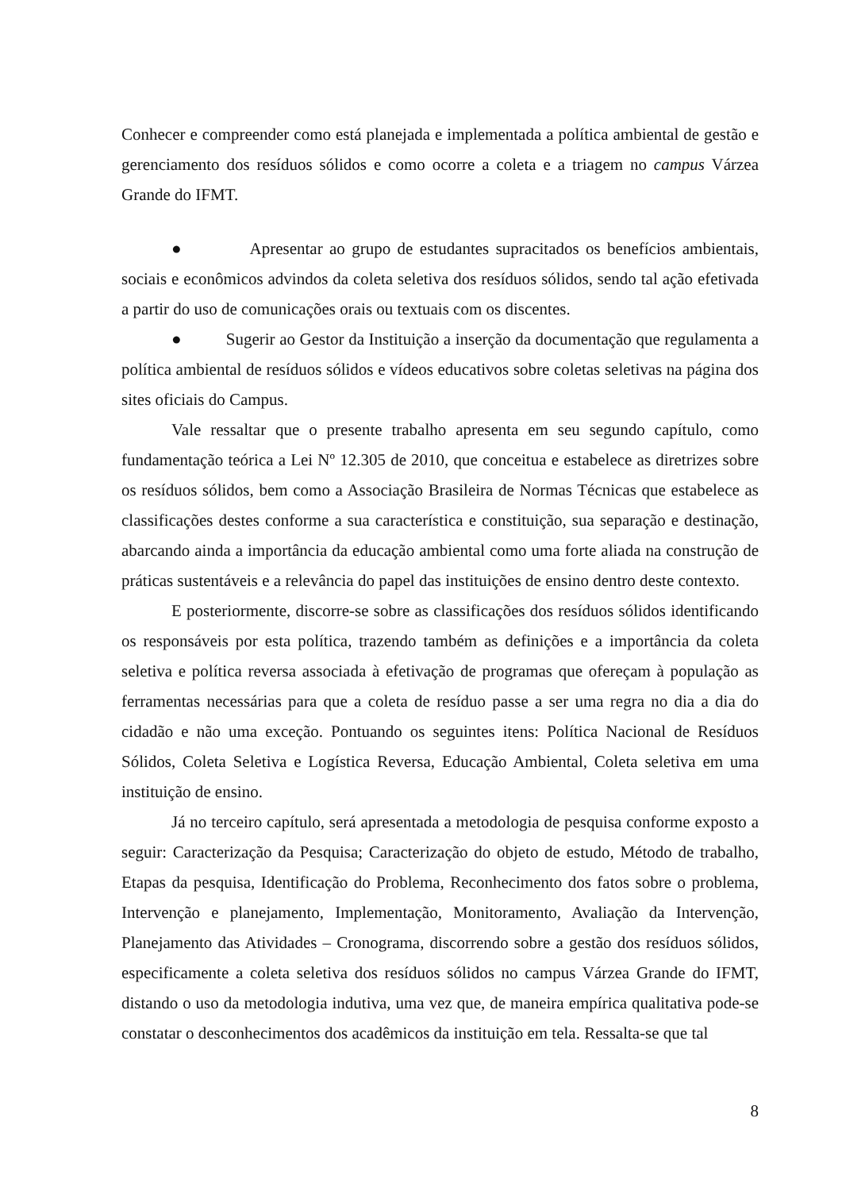Conhecer e compreender como está planejada e implementada a política ambiental de gestão e gerenciamento dos resíduos sólidos e como ocorre a coleta e a triagem no campus Várzea Grande do IFMT.
● Apresentar ao grupo de estudantes supracitados os benefícios ambientais, sociais e econômicos advindos da coleta seletiva dos resíduos sólidos, sendo tal ação efetivada a partir do uso de comunicações orais ou textuais com os discentes.
● Sugerir ao Gestor da Instituição a inserção da documentação que regulamenta a política ambiental de resíduos sólidos e vídeos educativos sobre coletas seletivas na página dos sites oficiais do Campus.
Vale ressaltar que o presente trabalho apresenta em seu segundo capítulo, como fundamentação teórica a Lei Nº 12.305 de 2010, que conceitua e estabelece as diretrizes sobre os resíduos sólidos, bem como a Associação Brasileira de Normas Técnicas que estabelece as classificações destes conforme a sua característica e constituição, sua separação e destinação, abarcando ainda a importância da educação ambiental como uma forte aliada na construção de práticas sustentáveis e a relevância do papel das instituições de ensino dentro deste contexto.
E posteriormente, discorre-se sobre as classificações dos resíduos sólidos identificando os responsáveis por esta política, trazendo também as definições e a importância da coleta seletiva e política reversa associada à efetivação de programas que ofereçam à população as ferramentas necessárias para que a coleta de resíduo passe a ser uma regra no dia a dia do cidadão e não uma exceção. Pontuando os seguintes itens: Política Nacional de Resíduos Sólidos, Coleta Seletiva e Logística Reversa, Educação Ambiental, Coleta seletiva em uma instituição de ensino.
Já no terceiro capítulo, será apresentada a metodologia de pesquisa conforme exposto a seguir: Caracterização da Pesquisa; Caracterização do objeto de estudo, Método de trabalho, Etapas da pesquisa, Identificação do Problema, Reconhecimento dos fatos sobre o problema, Intervenção e planejamento, Implementação, Monitoramento, Avaliação da Intervenção, Planejamento das Atividades – Cronograma, discorrendo sobre a gestão dos resíduos sólidos, especificamente a coleta seletiva dos resíduos sólidos no campus Várzea Grande do IFMT, distando o uso da metodologia indutiva, uma vez que, de maneira empírica qualitativa pode-se constatar o desconhecimentos dos acadêmicos da instituição em tela. Ressalta-se que tal
8